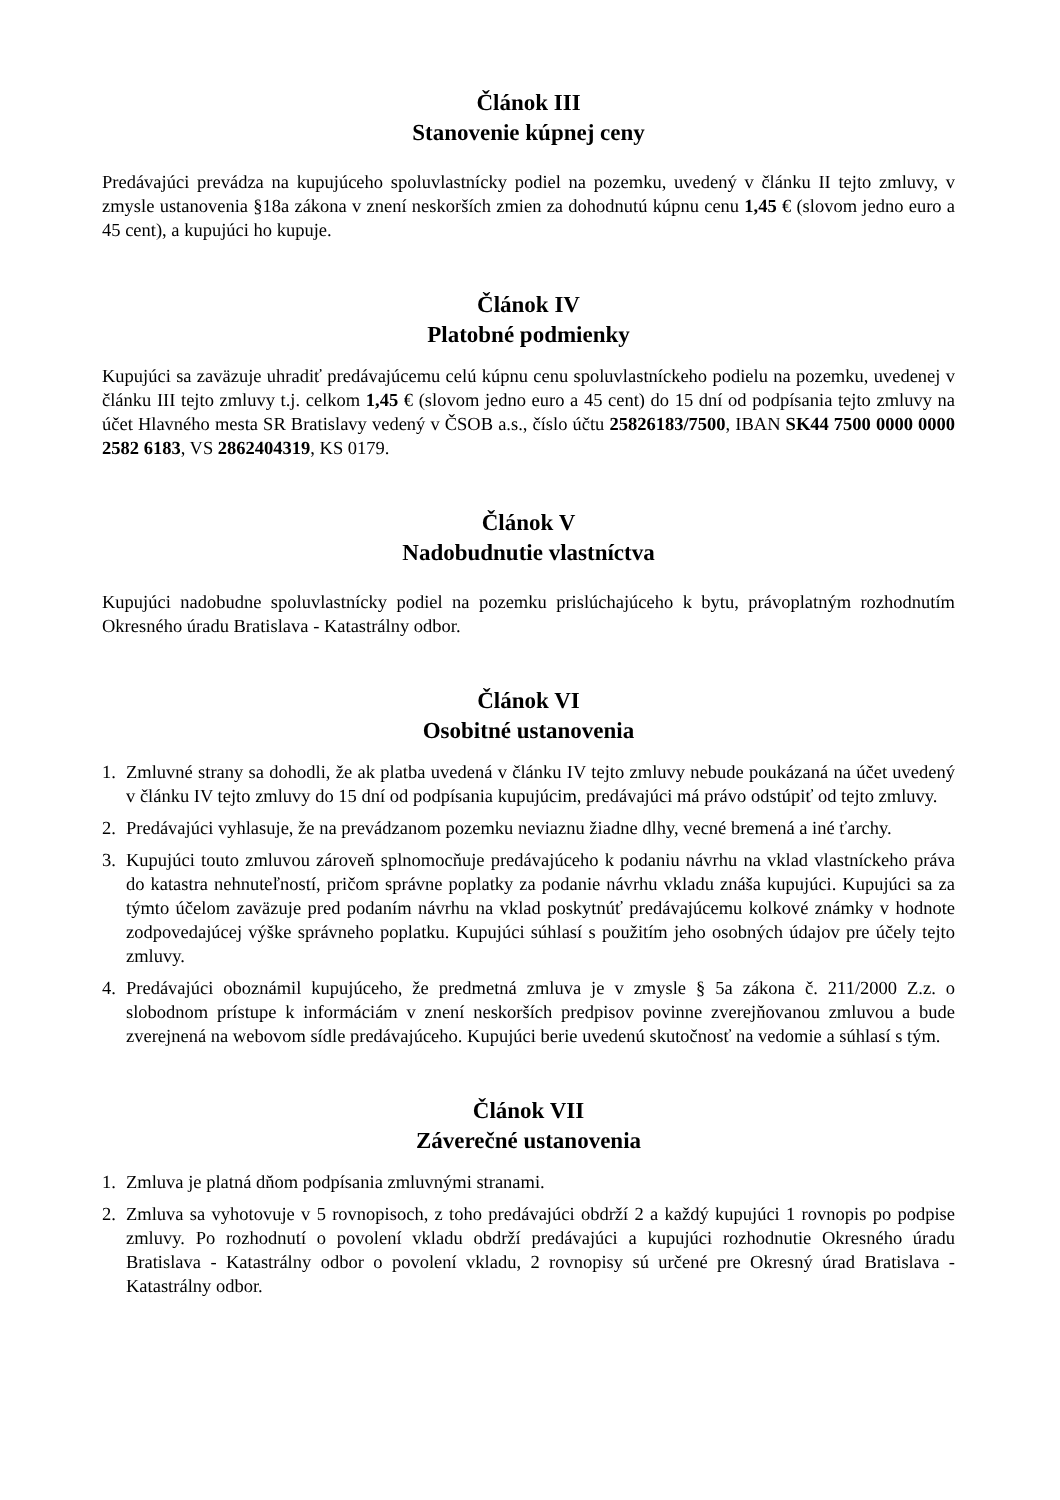Článok III
Stanovenie kúpnej ceny
Predávajúci prevádza na kupujúceho spoluvlastnícky podiel na pozemku, uvedený v článku II tejto zmluvy, v zmysle ustanovenia §18a zákona v znení neskorších zmien za dohodnutú kúpnu cenu 1,45 € (slovom jedno euro a 45 cent), a kupujúci ho kupuje.
Článok IV
Platobné podmienky
Kupujúci sa zaväzuje uhradiť predávajúcemu celú kúpnu cenu spoluvlastníckeho podielu na pozemku, uvedenej v článku III tejto zmluvy t.j. celkom 1,45 € (slovom jedno euro a 45 cent) do 15 dní od podpísania tejto zmluvy na účet Hlavného mesta SR Bratislavy vedený v ČSOB a.s., číslo účtu 25826183/7500, IBAN SK44 7500 0000 0000 2582 6183, VS 2862404319, KS 0179.
Článok V
Nadobudnutie vlastníctva
Kupujúci nadobudne spoluvlastnícky podiel na pozemku prislúchajúceho k bytu, právoplatným rozhodnutím Okresného úradu Bratislava - Katastrálny odbor.
Článok VI
Osobitné ustanovenia
1. Zmluvné strany sa dohodli, že ak platba uvedená v článku IV tejto zmluvy nebude poukázaná na účet uvedený v článku IV tejto zmluvy do 15 dní od podpísania kupujúcim, predávajúci má právo odstúpiť od tejto zmluvy.
2. Predávajúci vyhlasuje, že na prevádzanom pozemku neviaznu žiadne dlhy, vecné bremená a iné ťarchy.
3. Kupujúci touto zmluvou zároveň splnomocňuje predávajúceho k podaniu návrhu na vklad vlastníckeho práva do katastra nehnuteľností, pričom správne poplatky za podanie návrhu vkladu znáša kupujúci. Kupujúci sa za týmto účelom zaväzuje pred podaním návrhu na vklad poskytnúť predávajúcemu kolkové známky v hodnote zodpovedajúcej výške správneho poplatku. Kupujúci súhlasí s použitím jeho osobných údajov pre účely tejto zmluvy.
4. Predávajúci oboznámil kupujúceho, že predmetná zmluva je v zmysle § 5a zákona č. 211/2000 Z.z. o slobodnom prístupe k informáciám v znení neskorších predpisov povinne zverejňovanou zmluvou a bude zverejnená na webovom sídle predávajúceho. Kupujúci berie uvedenú skutočnosť na vedomie a súhlasí s tým.
Článok VII
Záverečné ustanovenia
1. Zmluva je platná dňom podpísania zmluvnými stranami.
2. Zmluva sa vyhotovuje v 5 rovnopisoch, z toho predávajúci obdrží 2 a každý kupujúci 1 rovnopis po podpise zmluvy. Po rozhodnutí o povolení vkladu obdrží predávajúci a kupujúci rozhodnutie Okresného úradu Bratislava - Katastrálny odbor o povolení vkladu, 2 rovnopisy sú určené pre Okresný úrad Bratislava - Katastrálny odbor.